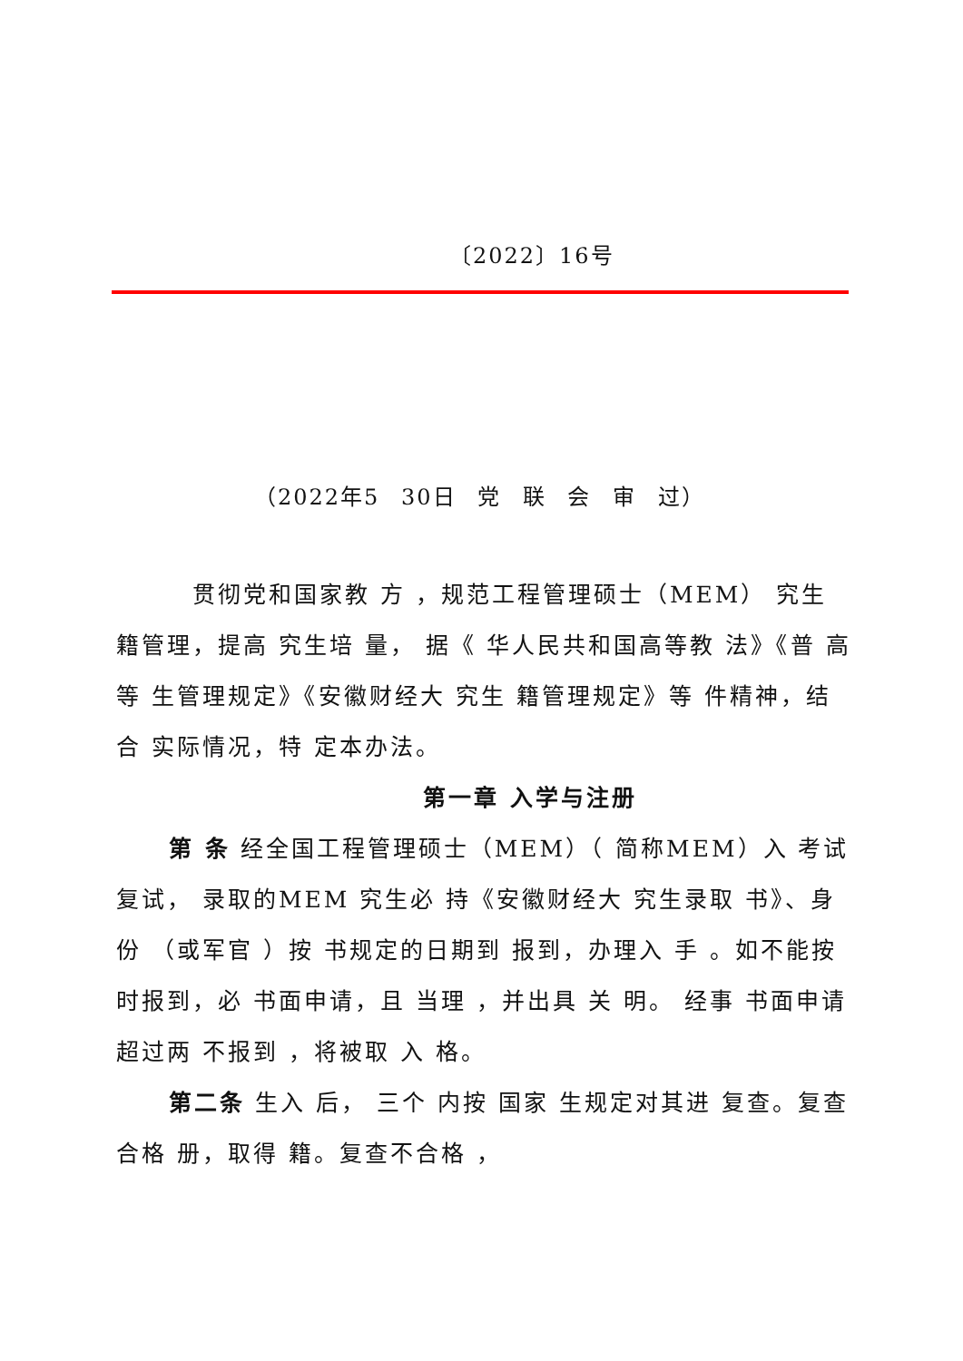〔2022〕16号
（2022年5 30日 党 联 会 审 过）
贯彻党和国家教 方 ，规范工程管理硕士（MEM） 究生 籍管理，提高 究生培 量， 据《 华人民共和国高等教 法》《普 高等 生管理规定》《安徽财经大 究生 籍管理规定》等 件精神，结合 实际情况，特 定本办法。
第一章 入学与注册
第 条 经全国工程管理硕士（MEM）（ 简称MEM）入 考试 复试， 录取的MEM 究生必 持《安徽财经大 究生录取 书》、身份 （或军官 ）按 书规定的日期到 报到，办理入 手 。如不能按时报到，必 书面申请，且 当理 ，并出具 关 明。 经事 书面申请超过两 不报到 ，将被取 入 格。
第二条 生入 后， 三个 内按 国家 生规定对其进 复查。复查合格 册，取得 籍。复查不合格 ，